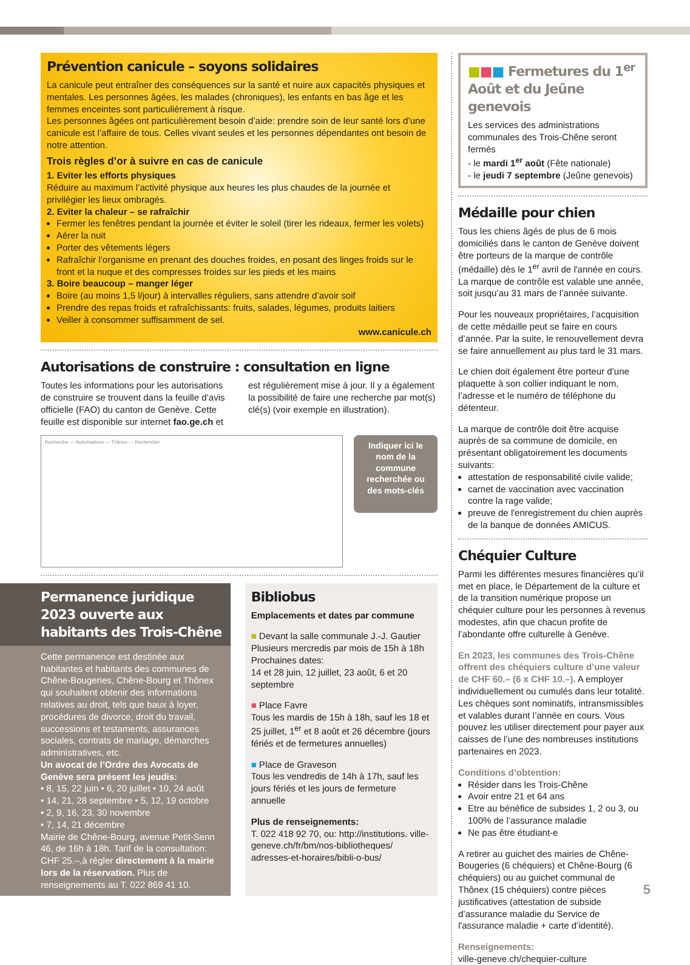Prévention canicule – soyons solidaires
La canicule peut entraîner des conséquences sur la santé et nuire aux capacités physiques et mentales. Les personnes âgées, les malades (chroniques), les enfants en bas âge et les femmes enceintes sont particulièrement à risque.
Les personnes âgées ont particulièrement besoin d’aide: prendre soin de leur santé lors d’une canicule est l’affaire de tous. Celles vivant seules et les personnes dépendantes ont besoin de notre attention.
Trois règles d’or à suivre en cas de canicule
1. Eviter les efforts physiques
Réduire au maximum l’activité physique aux heures les plus chaudes de la journée et privilégier les lieux ombragés.
2. Eviter la chaleur – se rafraîchir
Fermer les fenêtres pendant la journée et éviter le soleil (tirer les rideaux, fermer les volets)
Aérer la nuit
Porter des vêtements légers
Rafraîchir l’organisme en prenant des douches froides, en posant des linges froids sur le front et la nuque et des compresses froides sur les pieds et les mains
3. Boire beaucoup – manger léger
Boire (au moins 1,5 l/jour) à intervalles réguliers, sans attendre d’avoir soif
Prendre des repas froids et rafraîchissants: fruits, salades, légumes, produits laitiers
Veiller à consommer suffisamment de sel.
www.canicule.ch
Autorisations de construire : consultation en ligne
Toutes les informations pour les autorisations de construire se trouvent dans la feuille d’avis officielle (FAO) du canton de Genève. Cette feuille est disponible sur internet fao.ge.ch et
est régulièrement mise à jour. Il y a également la possibilité de faire une recherche par mot(s) clé(s) (voir exemple en illustration).
Recherche — Autorisations — Thônex — Rechercher
Indiquer ici le nom de la commune recherchée ou des mots-clés
Permanence juridique 2023 ouverte aux habitants des Trois-Chêne
Cette permanence est destinée aux habitantes et habitants des communes de Chêne-Bougeries, Chêne-Bourg et Thônex qui souhaitent obtenir des informations relatives au droit, tels que baux à loyer, procédures de divorce, droit du travail, successions et testaments, assurances sociales, contrats de mariage, démarches administratives, etc.
Un avocat de l’Ordre des Avocats de Genève sera présent les jeudis:
• 8, 15, 22 juin • 6, 20 juillet • 10, 24 août
• 14, 21, 28 septembre • 5, 12, 19 octobre
• 2, 9, 16, 23, 30 novembre
• 7, 14, 21 décembre
Mairie de Chêne-Bourg, avenue Petit-Senn 46, de 16h à 18h. Tarif de la consultation: CHF 25.–,à régler directement à la mairie lors de la réservation. Plus de renseignements au T. 022 869 41 10.
Bibliobus
Emplacements et dates par commune
■ Devant la salle communale J.-J. Gautier
Plusieurs mercredis par mois de 15h à 18h
Prochaines dates:
14 et 28 juin, 12 juillet, 23 août, 6 et 20 septembre
■ Place Favre
Tous les mardis de 15h à 18h, sauf les 18 et 25 juillet, 1<sup>er</sup> et 8 août et 26 décembre (jours fériés et de fermetures annuelles)
■ Place de Graveson
Tous les vendredis de 14h à 17h, sauf les jours fériés et les jours de fermeture annuelle
Plus de renseignements:
T. 022 418 92 70, ou: http://institutions. ville-geneve.ch/fr/bm/nos-bibliotheques/ adresses-et-horaires/bibli-o-bus/
■■■ Fermetures du 1<sup>er</sup> Août et du Jeûne genevois
Les services des administrations communales des Trois-Chêne seront fermés
- le mardi 1<sup>er</sup> août (Fête nationale)
- le jeudi 7 septembre (Jeûne genevois)
Médaille pour chien
Tous les chiens âgés de plus de 6 mois domiciliés dans le canton de Genève doivent être porteurs de la marque de contrôle (médaille) dès le 1<sup>er</sup> avril de l'année en cours.
La marque de contrôle est valable une année, soit jusqu’au 31 mars de l’année suivante.
Pour les nouveaux propriétaires, l’acquisition de cette médaille peut se faire en cours d’année. Par la suite, le renouvellement devra se faire annuellement au plus tard le 31 mars.
Le chien doit également être porteur d’une plaquette à son collier indiquant le nom, l’adresse et le numéro de téléphone du détenteur.
La marque de contrôle doit être acquise auprès de sa commune de domicile, en présentant obligatoirement les documents suivants:
attestation de responsabilité civile valide;
carnet de vaccination avec vaccination contre la rage valide;
preuve de l'enregistrement du chien auprès de la banque de données AMICUS.
Chéquier Culture
Parmi les différentes mesures financières qu’il met en place, le Département de la culture et de la transition numérique propose un chéquier culture pour les personnes à revenus modestes, afin que chacun profite de l’abondante offre culturelle à Genève.
En 2023, les communes des Trois-Chêne offrent des chéquiers culture d’une valeur de CHF 60.– (6 x CHF 10.–). A employer individuellement ou cumulés dans leur totalité. Les chèques sont nominatifs, intransmissibles et valables durant l’année en cours. Vous pouvez les utiliser directement pour payer aux caisses de l’une des nombreuses institutions partenaires en 2023.
Conditions d’obtention:
Résider dans les Trois-Chêne
Avoir entre 21 et 64 ans
Etre au bénéfice de subsides 1, 2 ou 3, ou 100% de l’assurance maladie
Ne pas être étudiant-e
A retirer au guichet des mairies de Chêne-Bougeries (6 chéquiers) et Chêne-Bourg (6 chéquiers) ou au guichet communal de Thônex (15 chéquiers) contre pièces justificatives (attestation de subside d’assurance maladie du Service de l'assurance maladie + carte d’identité).
Renseignements:
ville-geneve.ch/chequier-culture
5